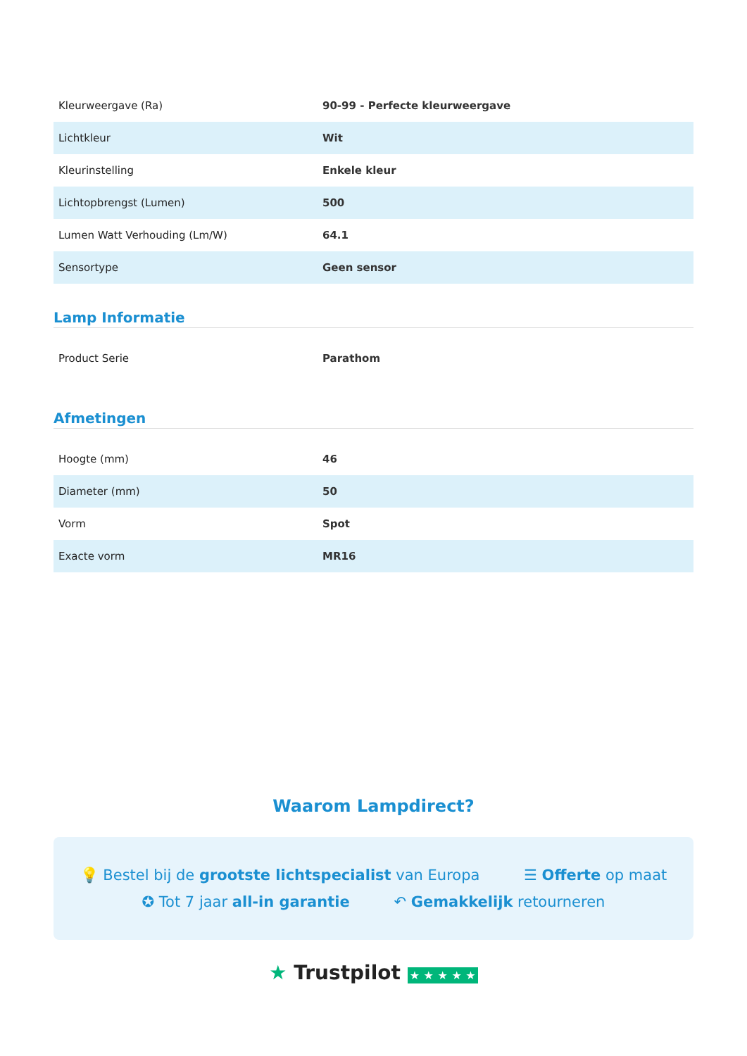| Kleurweergave (Ra) | 90-99 - Perfecte kleurweergave |
| Lichtkleur | Wit |
| Kleurinstelling | Enkele kleur |
| Lichtopbrengst (Lumen) | 500 |
| Lumen Watt Verhouding (Lm/W) | 64.1 |
| Sensortype | Geen sensor |
Lamp Informatie
| Product Serie | Parathom |
Afmetingen
| Hoogte (mm) | 46 |
| Diameter (mm) | 50 |
| Vorm | Spot |
| Exacte vorm | MR16 |
Waarom Lampdirect?
💡 Bestel bij de grootste lichtspecialist van Europa ☰ Offerte op maat
✪ Tot 7 jaar all-in garantie ↶ Gemakkelijk retourneren
★ Trustpilot ★ ★ ★ ★ ★